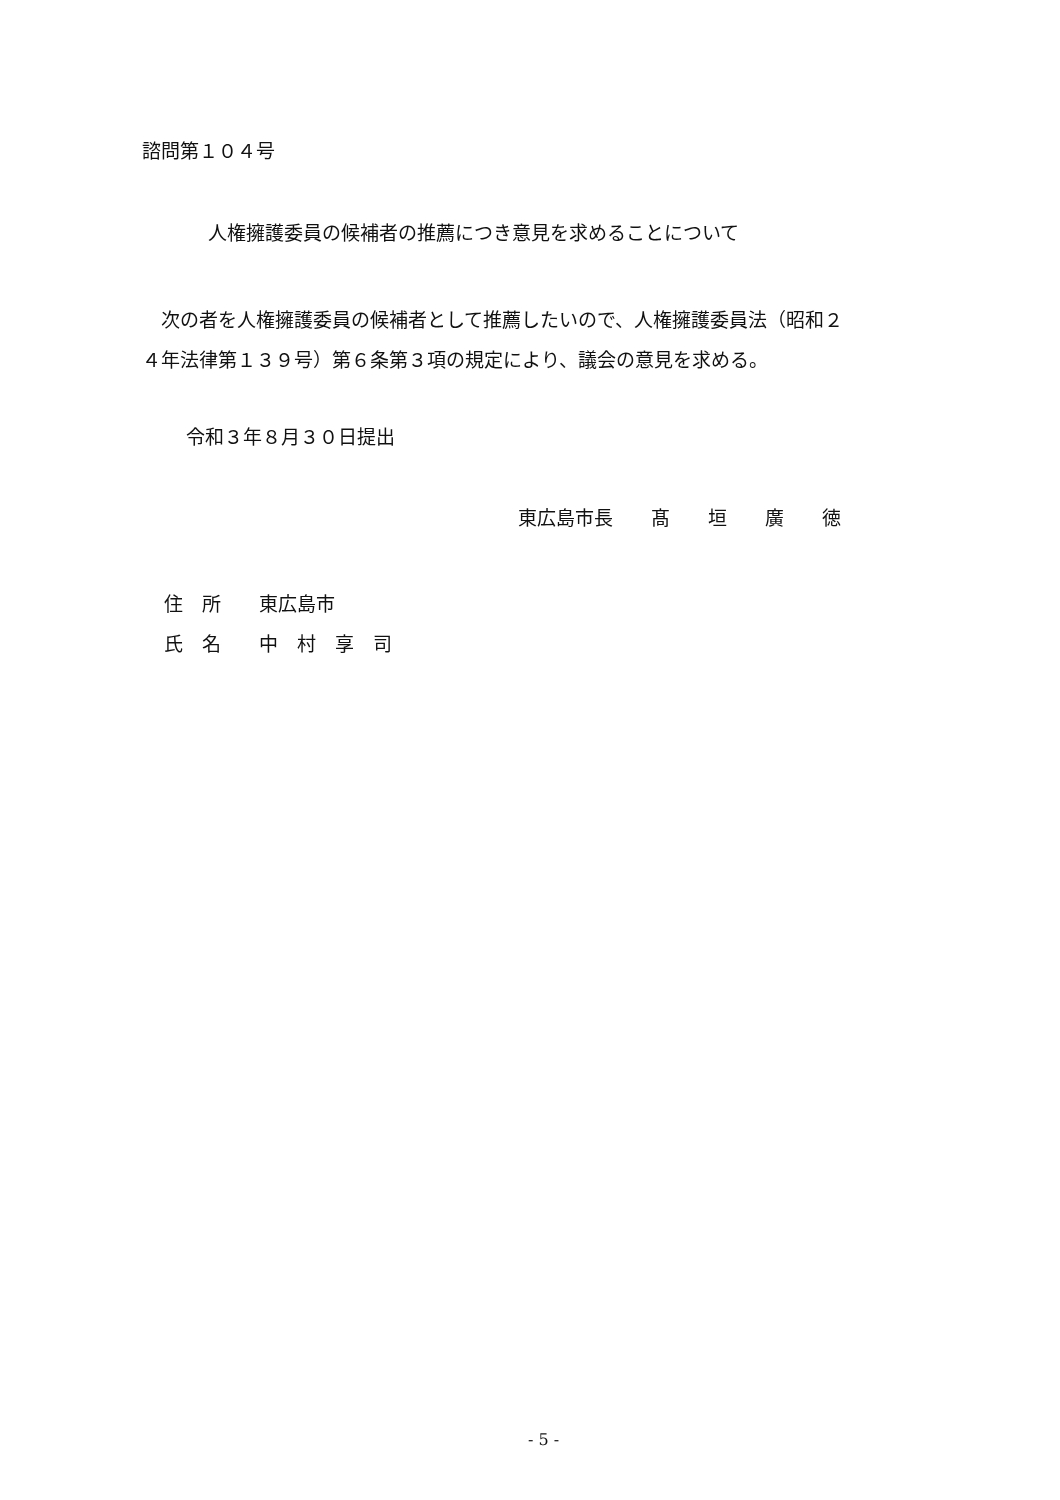諮問第１０４号
人権擁護委員の候補者の推薦につき意見を求めることについて
　次の者を人権擁護委員の候補者として推薦したいので、人権擁護委員法（昭和２
４年法律第１３９号）第６条第３項の規定により、議会の意見を求める。
令和３年８月３０日提出
東広島市長　　髙　　垣　　廣　　徳
住　所　　東広島市
氏　名　　中　村　享　司
- 5 -